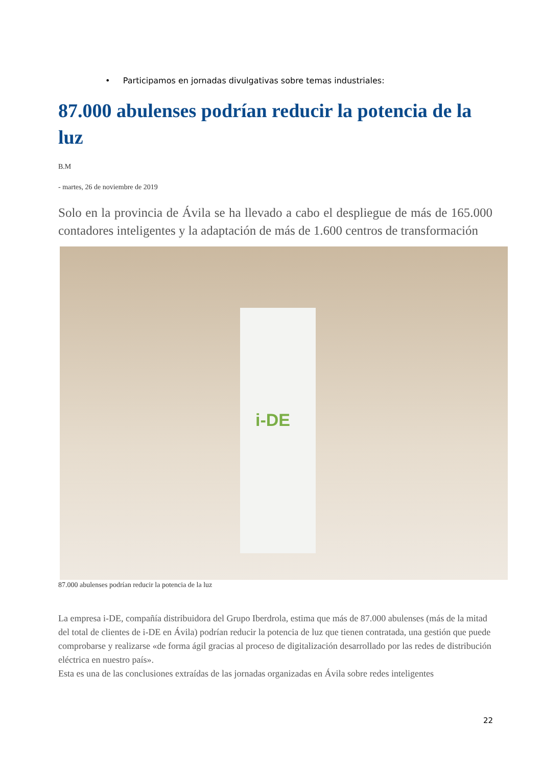• Participamos en jornadas divulgativas sobre temas industriales:
87.000 abulenses podrían reducir la potencia de la luz
B.M
- martes, 26 de noviembre de 2019
Solo en la provincia de Ávila se ha llevado a cabo el despliegue de más de 165.000 contadores inteligentes y la adaptación de más de 1.600 centros de transformación
i-DE
87.000 abulenses podrían reducir la potencia de la luz
La empresa i-DE, compañía distribuidora del Grupo Iberdrola, estima que más de 87.000 abulenses (más de la mitad del total de clientes de i-DE en Ávila) podrían reducir la potencia de luz que tienen contratada, una gestión que puede comprobarse y realizarse «de forma ágil gracias al proceso de digitalización desarrollado por las redes de distribución eléctrica en nuestro país».
Esta es una de las conclusiones extraídas de las jornadas organizadas en Ávila sobre redes inteligentes
22